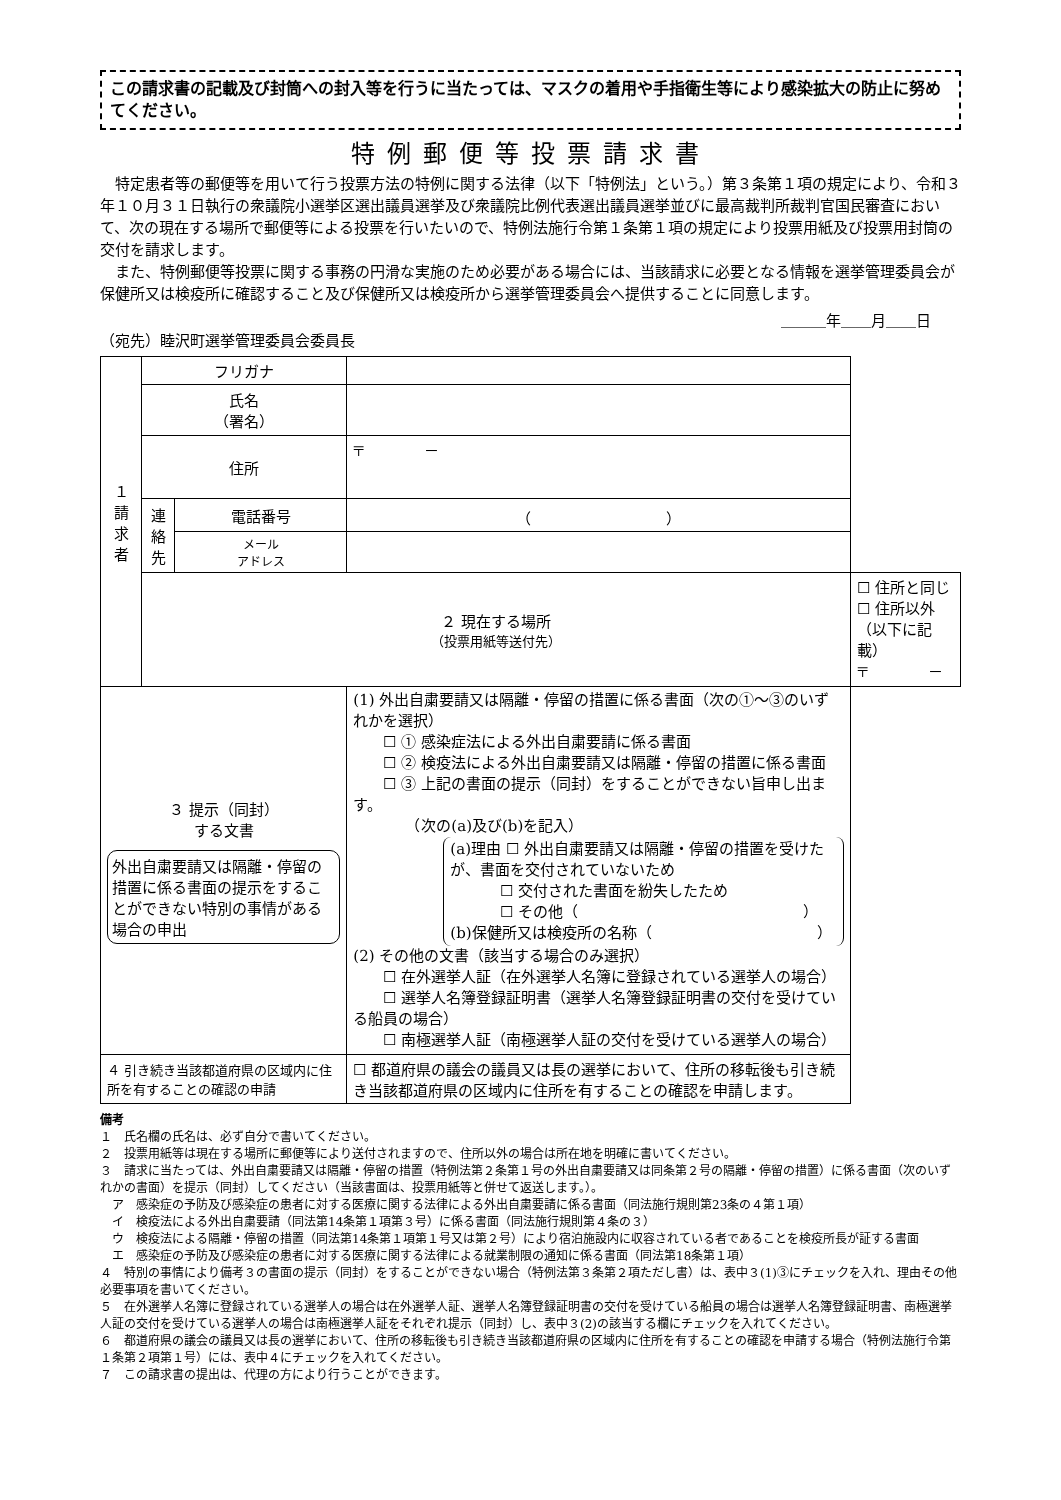この請求書の記載及び封筒への封入等を行うに当たっては、マスクの着用や手指衛生等により感染拡大の防止に努めてください。
特例郵便等投票請求書
　特定患者等の郵便等を用いて行う投票方法の特例に関する法律（以下「特例法」という。）第３条第１項の規定により、令和３年１０月３１日執行の衆議院小選挙区選出議員選挙及び衆議院比例代表選出議員選挙並びに最高裁判所裁判官国民審査において、次の現在する場所で郵便等による投票を行いたいので、特例法施行令第１条第１項の規定により投票用紙及び投票用封筒の交付を請求します。
　また、特例郵便等投票に関する事務の円滑な実施のため必要がある場合には、当該請求に必要となる情報を選挙管理委員会が保健所又は検疫所に確認すること及び保健所又は検疫所から選挙管理委員会へ提供することに同意します。
＿＿＿年＿＿月＿＿日
（宛先）睦沢町選挙管理委員会委員長
| １ 請 求 者 | フリガナ | | | |
| | 氏名 （署名） | | | |
| | 住所 | | 〒 － | |
| | 連 絡 先 | 電話番号 | （ ） | |
| | | メール アドレス | | |
| | ２ 現在する場所 （投票用紙等送付先） | | | ☐ 住所と同じ ☐ 住所以外（以下に記載） 〒 － |
| ３ 提示（同封） する文書 外出自粛要請又は隔離・停留の措置に係る書面の提示をすることができない特別の事情がある場合の申出 | | | (1) 外出自粛要請又は隔離・停留の措置に係る書面（次の①～③のいずれかを選択） ☐ ① 感染症法による外出自粛要請に係る書面 ☐ ② 検疫法による外出自粛要請又は隔離・停留の措置に係る書面 ☐ ③ 上記の書面の提示（同封）をすることができない旨申し出ます。 （次の(a)及び(b)を記入） (a)理由 ☐ 外出自粛要請又は隔離・停留の措置を受けたが、書面を交付されていないため ☐ 交付された書面を紛失したため ☐ その他（ ） (b)保健所又は検疫所の名称（ ） (2) その他の文書（該当する場合のみ選択） ☐ 在外選挙人証（在外選挙人名簿に登録されている選挙人の場合） ☐ 選挙人名簿登録証明書（選挙人名簿登録証明書の交付を受けている船員の場合） ☐ 南極選挙人証（南極選挙人証の交付を受けている選挙人の場合） | |
| ４ 引き続き当該都道府県の区域内に住所を有することの確認の申請 | | | ☐ 都道府県の議会の議員又は長の選挙において、住所の移転後も引き続き当該都道府県の区域内に住所を有することの確認を申請します。 | |
備考
１　氏名欄の氏名は、必ず自分で書いてください。
２　投票用紙等は現在する場所に郵便等により送付されますので、住所以外の場合は所在地を明確に書いてください。
３　請求に当たっては、外出自粛要請又は隔離・停留の措置（特例法第２条第１号の外出自粛要請又は同条第２号の隔離・停留の措置）に係る書面（次のいずれかの書面）を提示（同封）してください（当該書面は、投票用紙等と併せて返送します。）。
　ア　感染症の予防及び感染症の患者に対する医療に関する法律による外出自粛要請に係る書面（同法施行規則第23条の４第１項）
　イ　検疫法による外出自粛要請（同法第14条第１項第３号）に係る書面（同法施行規則第４条の３）
　ウ　検疫法による隔離・停留の措置（同法第14条第１項第１号又は第２号）により宿泊施設内に収容されている者であることを検疫所長が証する書面
　エ　感染症の予防及び感染症の患者に対する医療に関する法律による就業制限の通知に係る書面（同法第18条第１項）
４　特別の事情により備考３の書面の提示（同封）をすることができない場合（特例法第３条第２項ただし書）は、表中３(1)③にチェックを入れ、理由その他必要事項を書いてください。
５　在外選挙人名簿に登録されている選挙人の場合は在外選挙人証、選挙人名簿登録証明書の交付を受けている船員の場合は選挙人名簿登録証明書、南極選挙人証の交付を受けている選挙人の場合は南極選挙人証をそれぞれ提示（同封）し、表中３(2)の該当する欄にチェックを入れてください。
６　都道府県の議会の議員又は長の選挙において、住所の移転後も引き続き当該都道府県の区域内に住所を有することの確認を申請する場合（特例法施行令第１条第２項第１号）には、表中４にチェックを入れてください。
７　この請求書の提出は、代理の方により行うことができます。